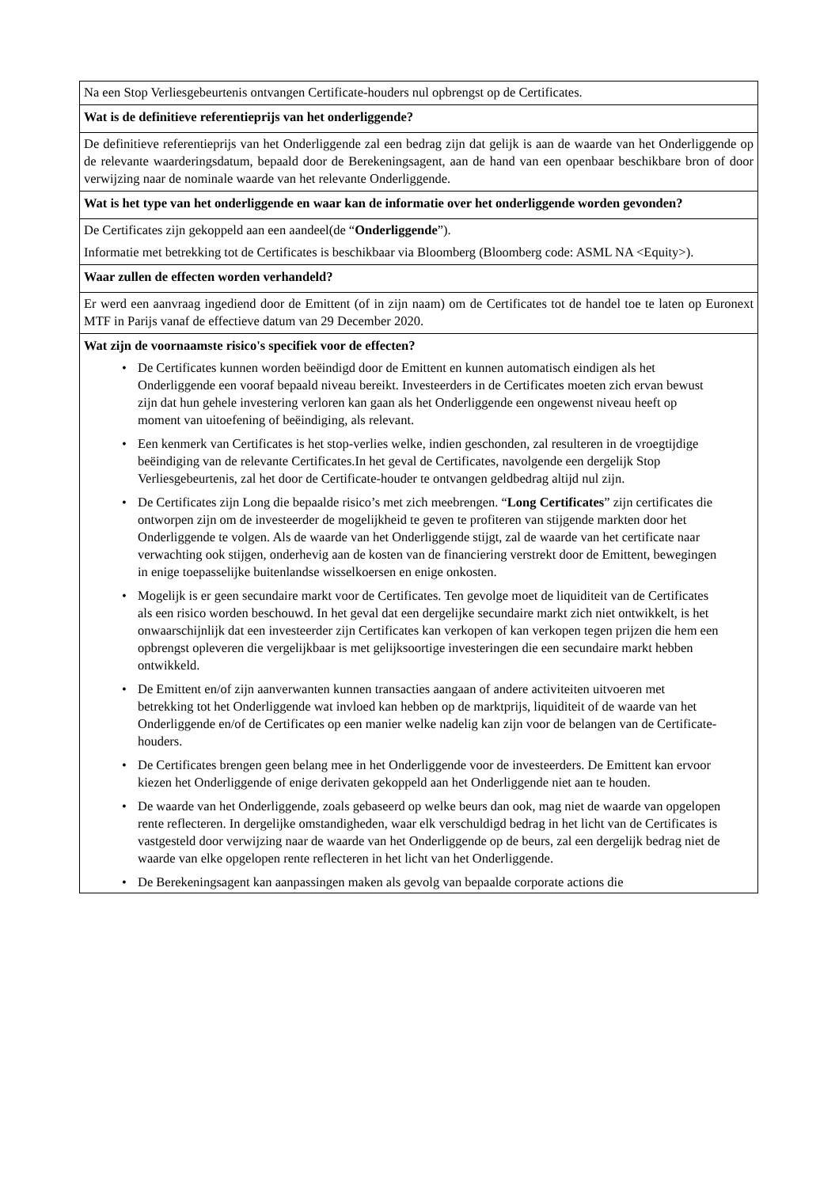Na een Stop Verliesgebeurtenis ontvangen Certificate-houders nul opbrengst op de Certificates.
Wat is de definitieve referentieprijs van het onderliggende?
De definitieve referentieprijs van het Onderliggende zal een bedrag zijn dat gelijk is aan de waarde van het Onderliggende op de relevante waarderingsdatum, bepaald door de Berekeningsagent, aan de hand van een openbaar beschikbare bron of door verwijzing naar de nominale waarde van het relevante Onderliggende.
Wat is het type van het onderliggende en waar kan de informatie over het onderliggende worden gevonden?
De Certificates zijn gekoppeld aan een aandeel(de “Onderliggende”).
Informatie met betrekking tot de Certificates is beschikbaar via Bloomberg (Bloomberg code: ASML NA <Equity>).
Waar zullen de effecten worden verhandeld?
Er werd een aanvraag ingediend door de Emittent (of in zijn naam) om de Certificates tot de handel toe te laten op Euronext MTF in Parijs vanaf de effectieve datum van 29 December 2020.
Wat zijn de voornaamste risico's specifiek voor de effecten?
• De Certificates kunnen worden beëindigd door de Emittent en kunnen automatisch eindigen als het Onderliggende een vooraf bepaald niveau bereikt. Investeerders in de Certificates moeten zich ervan bewust zijn dat hun gehele investering verloren kan gaan als het Onderliggende een ongewenst niveau heeft op moment van uitoefening of beëindiging, als relevant.
• Een kenmerk van Certificates is het stop-verlies welke, indien geschonden, zal resulteren in de vroegtijdige beëindiging van de relevante Certificates.In het geval de Certificates, navolgende een dergelijk Stop Verliesgebeurtenis, zal het door de Certificate-houder te ontvangen geldbedrag altijd nul zijn.
• De Certificates zijn Long die bepaalde risico’s met zich meebrengen. “Long Certificates” zijn certificates die ontworpen zijn om de investeerder de mogelijkheid te geven te profiteren van stijgende markten door het Onderliggende te volgen. Als de waarde van het Onderliggende stijgt, zal de waarde van het certificate naar verwachting ook stijgen, onderhevig aan de kosten van de financiering verstrekt door de Emittent, bewegingen in enige toepasselijke buitenlandse wisselkoersen en enige onkosten.
• Mogelijk is er geen secundaire markt voor de Certificates. Ten gevolge moet de liquiditeit van de Certificates als een risico worden beschouwd. In het geval dat een dergelijke secundaire markt zich niet ontwikkelt, is het onwaarschijnlijk dat een investeerder zijn Certificates kan verkopen of kan verkopen tegen prijzen die hem een opbrengst opleveren die vergelijkbaar is met gelijksoortige investeringen die een secundaire markt hebben ontwikkeld.
• De Emittent en/of zijn aanverwanten kunnen transacties aangaan of andere activiteiten uitvoeren met betrekking tot het Onderliggende wat invloed kan hebben op de marktprijs, liquiditeit of de waarde van het Onderliggende en/of de Certificates op een manier welke nadelig kan zijn voor de belangen van de Certificate-houders.
• De Certificates brengen geen belang mee in het Onderliggende voor de investeerders. De Emittent kan ervoor kiezen het Onderliggende of enige derivaten gekoppeld aan het Onderliggende niet aan te houden.
• De waarde van het Onderliggende, zoals gebaseerd op welke beurs dan ook, mag niet de waarde van opgelopen rente reflecteren. In dergelijke omstandigheden, waar elk verschuldigd bedrag in het licht van de Certificates is vastgesteld door verwijzing naar de waarde van het Onderliggende op de beurs, zal een dergelijk bedrag niet de waarde van elke opgelopen rente reflecteren in het licht van het Onderliggende.
• De Berekeningsagent kan aanpassingen maken als gevolg van bepaalde corporate actions die